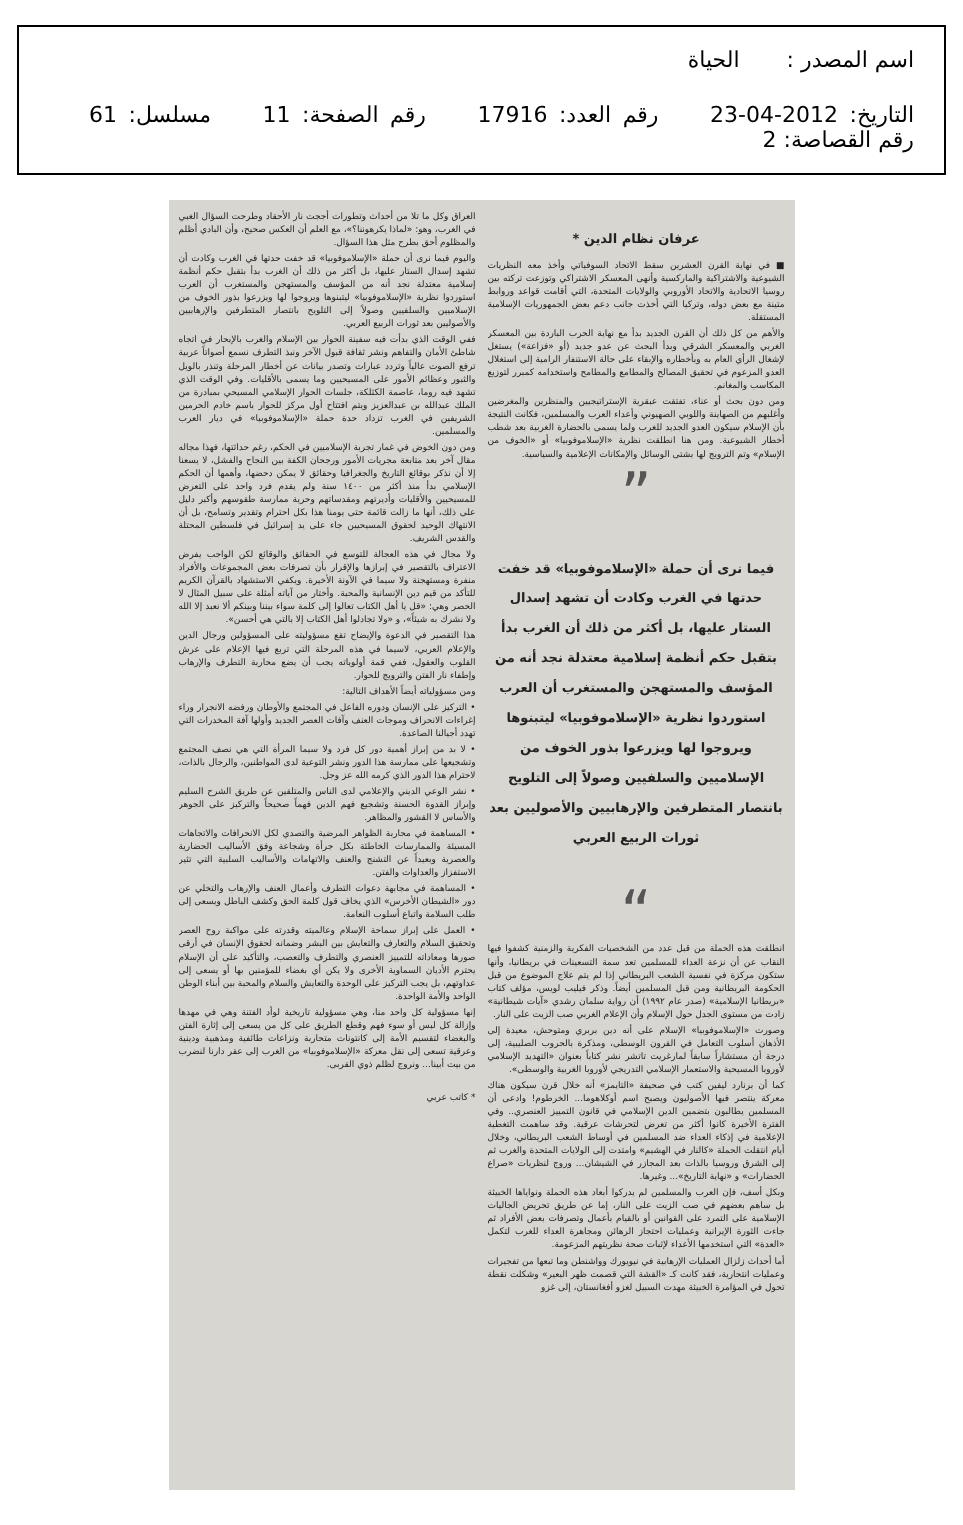اسم المصدر : الحياة
التاريخ: 2012-04-23 رقم العدد: 17916 رقم الصفحة: 11 مسلسل: 61 رقم القصاصة: 2
عرفان نظام الدين *
■ في نهاية القرن العشرين سقط الاتحاد السوفياتي وأخذ معه النظريات الشيوعية والاشتراكية والماركسية وأنهى المعسكر الاشتراكي وتوزعت تركته بين روسيا الاتحادية والاتحاد الأوروبي والولايات المتحدة، التي أقامت قواعد وروابط متينة مع بعض دوله، وتركيا التي أخذت جانب دعم بعض الجمهوريات الإسلامية المستقلة.
والأهم من كل ذلك أن القرن الجديد بدأ مع نهاية الحرب الباردة بين المعسكر الغربي والمعسكر الشرقي وبدأ البحث عن عدو جديد (أو «فزاعة») يستغل لإشغال الرأي العام به وبأخطاره والإبقاء على حالة الاستنفار الرامية إلى استغلال العدو المزعوم في تحقيق المصالح والمطامع والمطامح واستخدامه كمبرر لتوزيع المكاسب والمغانم.
ومن دون بحث أو عناء، تفتقت عبقرية الإستراتيجيين والمنظرين والمغرضين وأغلبهم من الصهاينة واللوبي الصهيوني وأعداء العرب والمسلمين، فكانت النتيجة بأن الإسلام سيكون العدو الجديد للغرب ولما يسمى بالحضارة الغربية بعد شطب أخطار الشيوعية. ومن هنا انطلقت نظرية «الإسلاموفوبيا» أو «الخوف من الإسلام» وتم الترويج لها بشتى الوسائل والإمكانات الإعلامية والسياسية.
”
فيما نرى أن حملة «الإسلاموفوبيا» قد خفت حدتها في الغرب وكادت أن تشهد إسدال الستار عليها، بل أكثر من ذلك أن الغرب بدأ بتقبل حكم أنظمة إسلامية معتدلة نجد أنه من المؤسف والمستهجن والمستغرب أن العرب استوردوا نظرية «الإسلاموفوبيا» ليتبنوها ويروجوا لها ويزرعوا بذور الخوف من الإسلاميين والسلفيين وصولاً إلى التلويح بانتصار المتطرفين والإرهابيين والأصوليين بعد ثورات الربيع العربي
“
انطلقت هذه الحملة من قبل عدد من الشخصيات الفكرية والزمنية كشفوا فيها النقاب عن أن نزعة العداء للمسلمين تعد سمة التسعينات في بريطانيا، وأنها ستكون مركزة في نفسية الشعب البريطاني إذا لم يتم علاج الموضوع من قبل الحكومة البريطانية ومن قبل المسلمين أيضاً. وذكر فيليب لويس، مؤلف كتاب «بريطانيا الإسلامية» (صدر عام ١٩٩٢) أن رواية سلمان رشدي «آيات شيطانية» زادت من مستوى الجدل حول الإسلام وأن الإعلام الغربي صب الزيت على النار.
وصورت «الإسلاموفوبيا» الإسلام على أنه دين بربري ومتوحش، معيدة إلى الأذهان أسلوب التعامل في القرون الوسطى، ومذكرة بالحروب الصليبية، إلى درجة أن مستشاراً سابقاً لمارغريت تاتشر نشر كتاباً بعنوان «التهديد الإسلامي لأوروبا المسيحية والاستعمار الإسلامي التدريجي لأوروبا الغربية والوسطى».
كما أن برنارد ليفين كتب في صحيفة «التايمز» أنه خلال قرن سيكون هناك معركة ينتصر فيها الأصوليون ويصبح اسم أوكلاهوما... الخرطوم! وادعى أن المسلمين يطالبون بتضمين الدين الإسلامي في قانون التمييز العنصري.. وفي الفترة الأخيرة كانوا أكثر من تعرض لتحرشات عرقية. وقد ساهمت التغطية الإعلامية في إذكاء العداء ضد المسلمين في أوساط الشعب البريطاني، وخلال أيام انتقلت الحملة «كالنار في الهشيم» وامتدت إلى الولايات المتحدة والغرب ثم إلى الشرق وروسيا بالذات بعد المجازر في الشيشان... وروج لنظريات «صراع الحضارات» و «نهاية التاريخ»... وغيرها.
وبكل أسف، فإن العرب والمسلمين لم يدركوا أبعاد هذه الحملة ونواياها الخبيثة بل ساهم بعضهم في صب الزيت على النار، إما عن طريق تحريض الجاليات الإسلامية على التمرد على القوانين أو بالقيام بأعمال وتصرفات بعض الأفراد ثم جاءت الثورة الإيرانية وعمليات احتجاز الرهائن ومجاهرة العداء للغرب لتكمل «العدة» التي استخدمها الأعداء لإثبات صحة نظريتهم المزعومة.
أما أحداث زلزال العمليات الإرهابية في نيويورك وواشنطن وما تبعها من تفجيرات وعمليات انتحارية، فقد كانت كـ «القشة التي قصمت ظهر البعير» وشكلت نقطة تحول في المؤامرة الخبيثة مهدت السبيل لغزو أفغانستان، إلى غزو
العراق وكل ما تلا من أحداث وتطورات أججت نار الأحقاد وطرحت السؤال الغبي في الغرب، وهو: «لماذا يكرهوننا؟»، مع العلم أن العكس صحيح، وأن البادي أظلم والمظلوم أحق بطرح مثل هذا السؤال.
واليوم فيما نرى أن حملة «الإسلاموفوبيا» قد خفت حدتها في الغرب وكادت أن تشهد إسدال الستار عليها، بل أكثر من ذلك أن الغرب بدأ بتقبل حكم أنظمة إسلامية معتدلة نجد أنه من المؤسف والمستهجن والمستغرب أن العرب استوردوا نظرية «الإسلاموفوبيا» ليتبنوها ويروجوا لها ويزرعوا بذور الخوف من الإسلاميين والسلفيين وصولاً إلى التلويح بانتصار المتطرفين والإرهابيين والأصوليين بعد ثورات الربيع العربي.
ففي الوقت الذي بدأت فيه سفينة الحوار بين الإسلام والغرب بالإبحار في اتجاه شاطئ الأمان والتفاهم ونشر ثقافة قبول الآخر ونبذ التطرف نسمع أصواتاً عربية ترفع الصوت عالياً وتردد عبارات وتصدر بيانات عن أخطار المرحلة وتنذر بالويل والثبور وعظائم الأمور على المسيحيين وما يسمى بالأقليات. وفي الوقت الذي تشهد فيه روما، عاصمة الكثلكة، جلسات الحوار الإسلامي المسيحي بمبادرة من الملك عبدالله بن عبدالعزيز ويتم افتتاح أول مركز للحوار باسم خادم الحرمين الشريفين في الغرب تزداد حدة حملة «الإسلاموفوبيا» في ديار العرب والمسلمين.
ومن دون الخوض في غمار تجربة الإسلاميين في الحكم، رغم حداثتها، فهذا مجاله مقال آخر بعد متابعة مجريات الأمور ورجحان الكفة بين النجاح والفشل، لا يسعنا إلا أن نذكر بوقائع التاريخ والجغرافيا وحقائق لا يمكن دحضها، وأهمها أن الحكم الإسلامي بدأ منذ أكثر من ١٤٠٠ سنة ولم يقدم فرد واحد على التعرض للمسيحيين والأقليات وأديرتهم ومقدساتهم وحرية ممارسة طقوسهم وأكبر دليل على ذلك، أنها ما زالت قائمة حتى يومنا هذا بكل احترام وتقدير وتسامح، بل أن الانتهاك الوحيد لحقوق المسيحيين جاء على يد إسرائيل في فلسطين المحتلة والقدس الشريف.
ولا مجال في هذه العجالة للتوسع في الحقائق والوقائع لكن الواجب يفرض الاعتراف بالتقصير في إبرازها والإقرار بأن تصرفات بعض المجموعات والأفراد منفرة ومستهجنة ولا سيما في الآونة الأخيرة. ويكفي الاستشهاد بالقرآن الكريم للتأكد من قيم دين الإنسانية والمحبة. وأختار من آياته أمثلة على سبيل المثال لا الحصر وهي: «قل يا أهل الكتاب تعالوا إلى كلمة سواء بيننا وبينكم ألا نعبد إلا الله ولا نشرك به شيئاً»، و «ولا تجادلوا أهل الكتاب إلا بالتي هي أحسن».
هذا التقصير في الدعوة والإيضاح تقع مسؤوليته على المسؤولين ورجال الدين والإعلام العربي، لاسيما في هذه المرحلة التي تربع فيها الإعلام على عرش القلوب والعقول، ففي قمة أولوياته يجب أن يضع محاربة التطرف والإرهاب وإطفاء نار الفتن والترويج للحوار.
ومن مسؤولياته أيضاً الأهداف التالية:
• التركيز على الإنسان ودوره الفاعل في المجتمع والأوطان ورفضه الانجرار وراء إغراءات الانحراف وموجات العنف وآفات العصر الجديد وأولها آفة المخدرات التي تهدد أجيالنا الصاعدة.
• لا بد من إبراز أهمية دور كل فرد ولا سيما المرأة التي هي نصف المجتمع وتشجيعها على ممارسة هذا الدور ونشر التوعية لدى المواطنين، والرجال بالذات، لاحترام هذا الدور الذي كرمه الله عز وجل.
• نشر الوعي الديني والإعلامي لدى الناس والمتلقين عن طريق الشرح السليم وإبراز القدوة الحسنة وتشجيع فهم الدين فهماً صحيحاً والتركيز على الجوهر والأساس لا القشور والمظاهر.
• المساهمة في محاربة الظواهر المرضية والتصدي لكل الانحرافات والاتجاهات المسيئة والممارسات الخاطئة بكل جرأة وشجاعة وفق الأساليب الحضارية والعصرية وبعيداً عن التشنج والعنف والاتهامات والأساليب السلبية التي تثير الاستفزاز والعداوات والفتن.
• المساهمة في مجابهة دعوات التطرف وأعمال العنف والإرهاب والتخلي عن دور «الشيطان الأخرس» الذي يخاف قول كلمة الحق وكشف الباطل ويسعى إلى طلب السلامة واتباع أسلوب النعامة.
• العمل على إبراز سماحة الإسلام وعالميته وقدرته على مواكبة روح العصر وتحقيق السلام والتعارف والتعايش بين البشر وضمانه لحقوق الإنسان في أرقى صورها ومعاداته للتمييز العنصري والتطرف والتعصب، والتأكيد على أن الإسلام يحترم الأديان السماوية الأخرى ولا يكن أي بغضاء للمؤمنين بها أو يسعى إلى عداوتهم، بل يجب التركيز على الوحدة والتعايش والسلام والمحبة بين أبناء الوطن الواحد والأمة الواحدة.
إنها مسؤولية كل واحد منا، وهي مسؤولية تاريخية لوأد الفتنة وهي في مهدها وإزالة كل لبس أو سوء فهم وقطع الطريق على كل من يسعى إلى إثارة الفتن والبغضاء لتقسيم الأمة إلى كانتونات متحاربة ونزاعات طائفية ومذهبية ودينية وعرقية تسعى إلى نقل معركة «الإسلاموفوبيا» من الغرب إلى عقر دارنا لنضرب من بيت أبينا... ونروج لظلم ذوي القربى.
* كاتب عربي